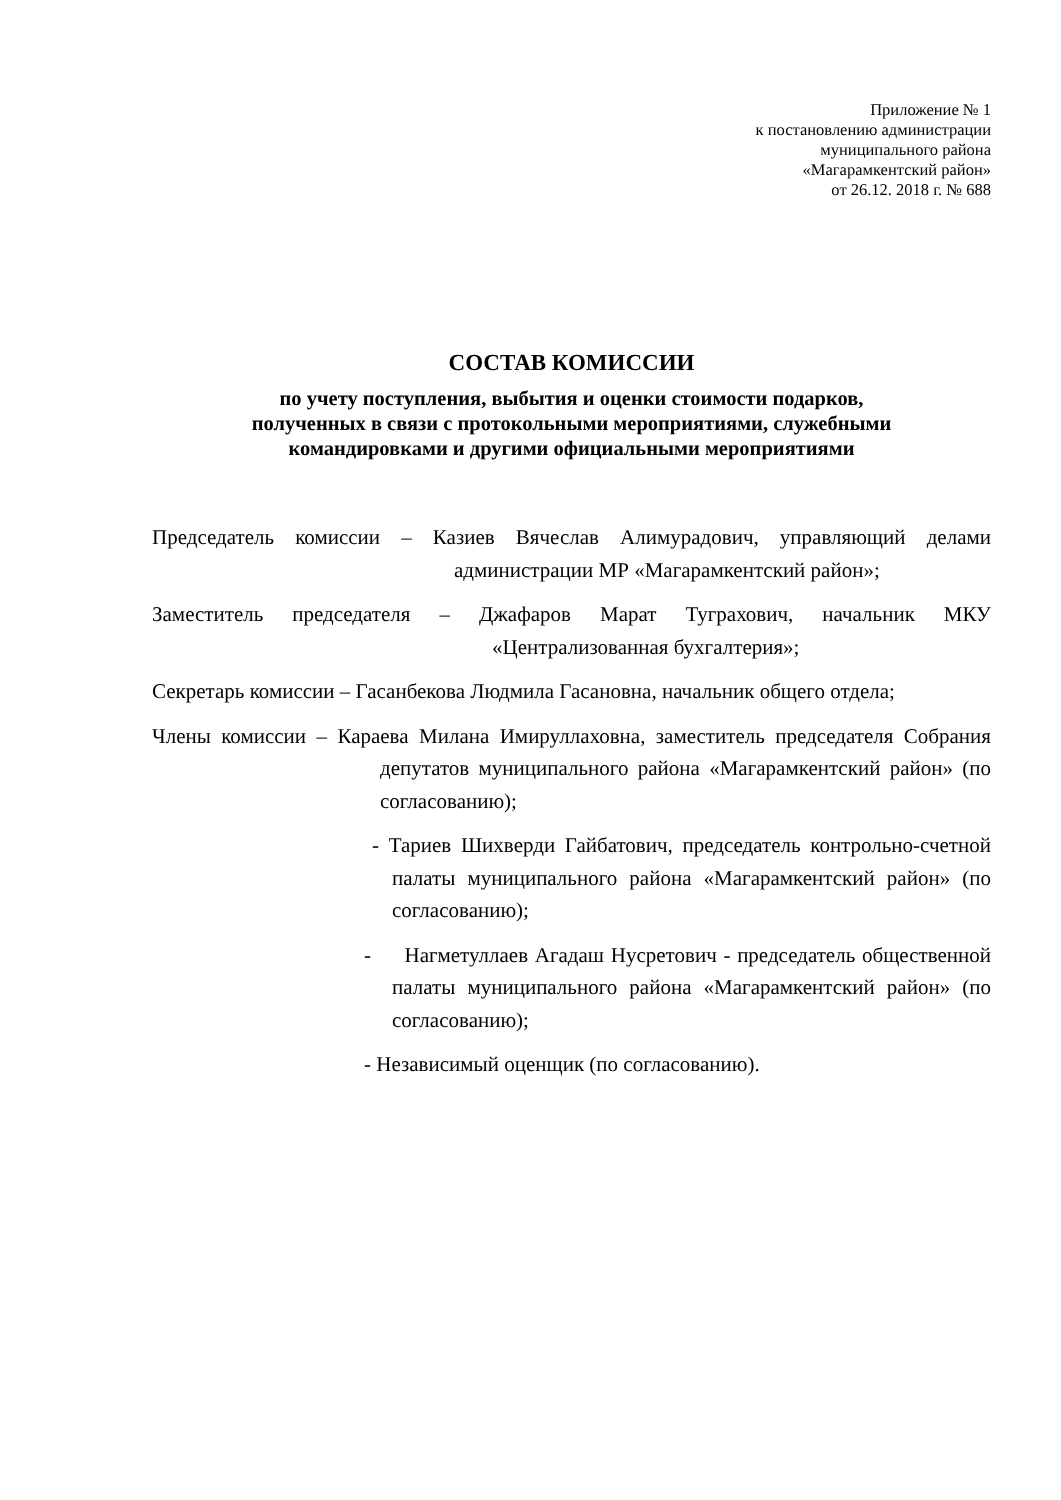Приложение № 1
к постановлению администрации
муниципального района
«Магарамкентский район»
от 26.12. 2018 г. № 688
СОСТАВ КОМИССИИ
по учету поступления, выбытия и оценки стоимости подарков,
полученных в связи с протокольными мероприятиями, служебными
командировками и другими официальными мероприятиями
Председатель комиссии – Казиев Вячеслав Алимурадович, управляющий делами администрации МР «Магарамкентский район»;
Заместитель председателя – Джафаров Марат Туграхович, начальник МКУ «Централизованная бухгалтерия»;
Секретарь комиссии – Гасанбекова Людмила Гасановна, начальник общего отдела;
Члены комиссии – Караева Милана Имируллаховна, заместитель председателя Собрания депутатов муниципального района «Магарамкентский район» (по согласованию);
- Тариев Шихверди Гайбатович, председатель контрольно-счетной палаты муниципального района «Магарамкентский район» (по согласованию);
- Нагметуллаев Агадаш Нусретович - председатель общественной палаты муниципального района «Магарамкентский район» (по согласованию);
- Независимый оценщик (по согласованию).